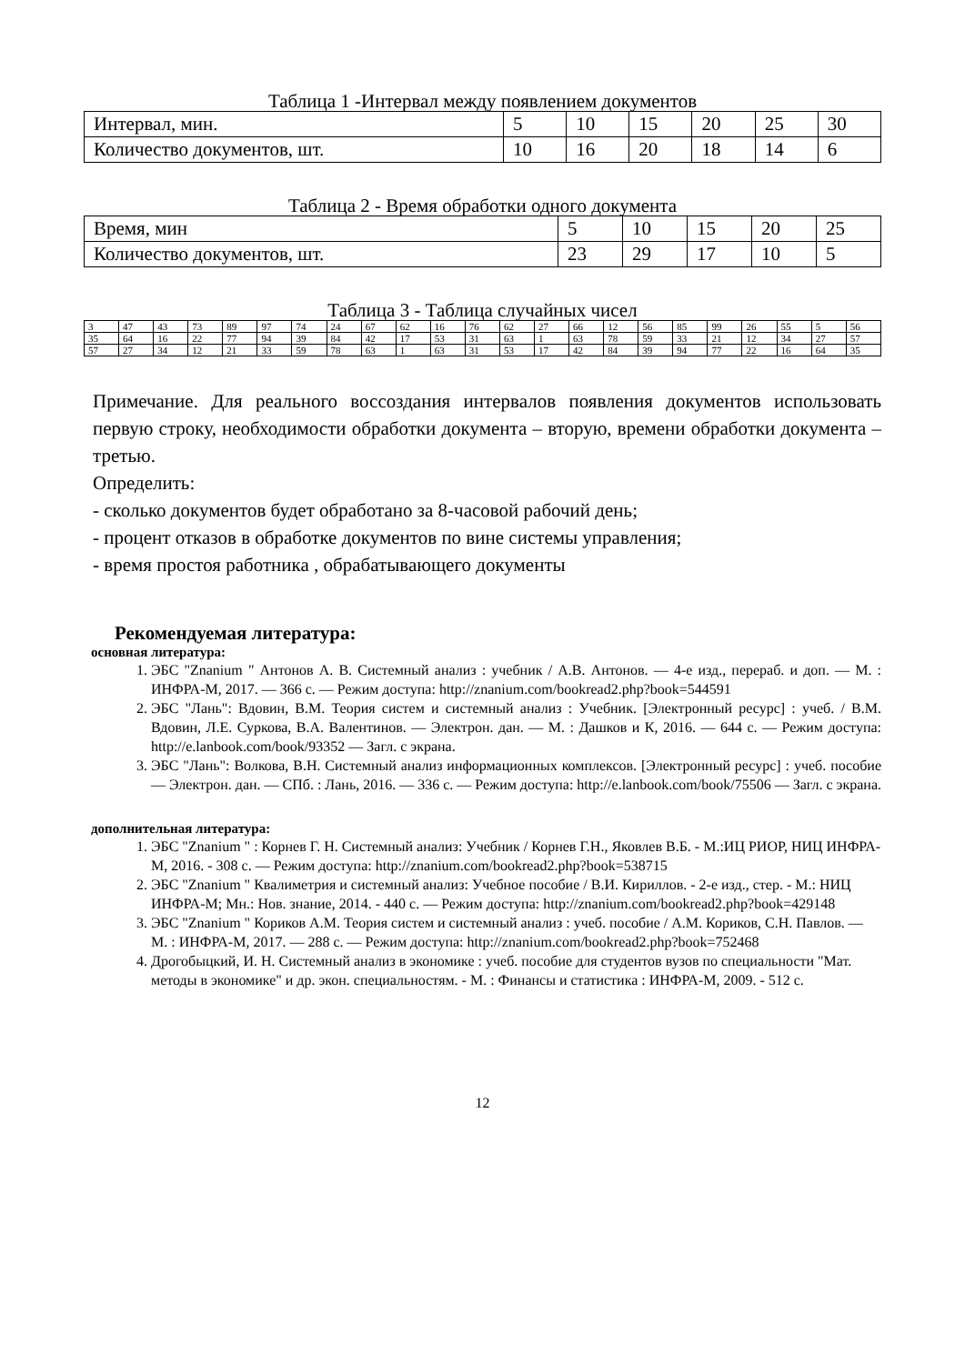Таблица 1 -Интервал между появлением документов
| Интервал, мин. | 5 | 10 | 15 | 20 | 25 | 30 |
| Количество документов, шт. | 10 | 16 | 20 | 18 | 14 | 6 |
Таблица 2 - Время обработки одного документа
| Время, мин | 5 | 10 | 15 | 20 | 25 |
| Количество документов, шт. | 23 | 29 | 17 | 10 | 5 |
Таблица 3 - Таблица случайных чисел
| 3 | 47 | 43 | 73 | 89 | 97 | 74 | 24 | 67 | 62 | 16 | 76 | 62 | 27 | 66 | 12 | 56 | 85 | 99 | 26 | 55 | 5 | 56 |
| 35 | 64 | 16 | 22 | 77 | 94 | 39 | 84 | 42 | 17 | 53 | 31 | 63 | 1 | 63 | 78 | 59 | 33 | 21 | 12 | 34 | 27 | 57 |
| 57 | 27 | 34 | 12 | 21 | 33 | 59 | 78 | 63 | 1 | 63 | 31 | 53 | 17 | 42 | 84 | 39 | 94 | 77 | 22 | 16 | 64 | 35 |
Примечание. Для реального воссоздания интервалов появления документов использовать первую строку, необходимости обработки документа – вторую, времени обработки документа – третью.
Определить:
- сколько документов будет обработано за 8-часовой рабочий день;
- процент отказов в обработке документов по вине системы управления;
- время простоя работника , обрабатывающего документы
Рекомендуемая литература:
основная литература:
1. ЭБС "Znanium " Антонов А. В. Системный анализ : учебник / А.В. Антонов. — 4-е изд., перераб. и доп. — М. : ИНФРА-М, 2017. — 366 с. — Режим доступа: http://znanium.com/bookread2.php?book=544591
2. ЭБС "Лань": Вдовин, В.М. Теория систем и системный анализ : Учебник. [Электронный ресурс] : учеб. / В.М. Вдовин, Л.Е. Суркова, В.А. Валентинов. — Электрон. дан. — М. : Дашков и К, 2016. — 644 с. — Режим доступа: http://e.lanbook.com/book/93352 — Загл. с экрана.
3. ЭБС "Лань": Волкова, В.Н. Системный анализ информационных комплексов. [Электронный ресурс] : учеб. пособие — Электрон. дан. — СПб. : Лань, 2016. — 336 с. — Режим доступа: http://e.lanbook.com/book/75506 — Загл. с экрана.
дополнительная литература:
1. ЭБС "Znanium " : Корнев Г. Н. Системный анализ: Учебник / Корнев Г.Н., Яковлев В.Б. - М.:ИЦ РИОР, НИЦ ИНФРА-М, 2016. - 308 с. — Режим доступа: http://znanium.com/bookread2.php?book=538715
2. ЭБС "Znanium " Квалиметрия и системный анализ: Учебное пособие / В.И. Кириллов. - 2-е изд., стер. - М.: НИЦ ИНФРА-М; Мн.: Нов. знание, 2014. - 440 с. — Режим доступа: http://znanium.com/bookread2.php?book=429148
3. ЭБС "Znanium " Кориков А.М. Теория систем и системный анализ : учеб. пособие / А.М. Кориков, С.Н. Павлов. — М. : ИНФРА-М, 2017. — 288 с. — Режим доступа: http://znanium.com/bookread2.php?book=752468
4. Дрогобыцкий, И. Н. Системный анализ в экономике : учеб. пособие для студентов вузов по специальности "Мат. методы в экономике" и др. экон. специальностям. - М. : Финансы и статистика : ИНФРА-М, 2009. - 512 с.
12